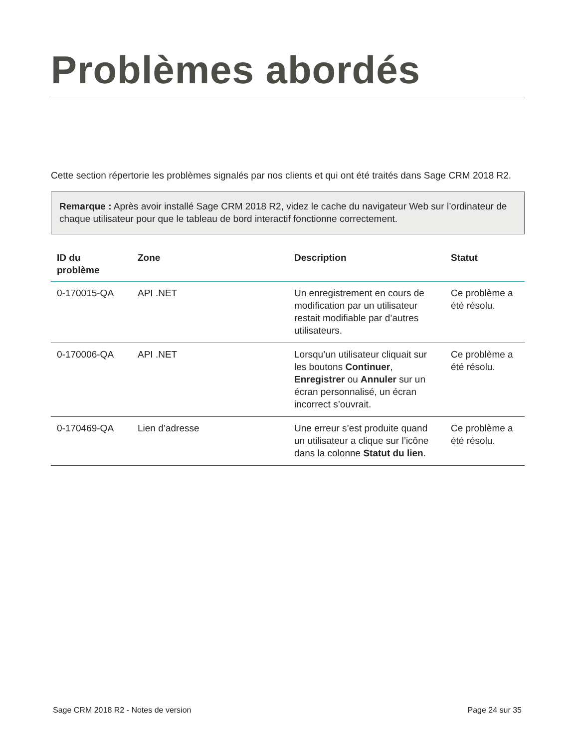Problèmes abordés
Cette section répertorie les problèmes signalés par nos clients et qui ont été traités dans Sage CRM 2018 R2.
Remarque : Après avoir installé Sage CRM 2018 R2, videz le cache du navigateur Web sur l’ordinateur de chaque utilisateur pour que le tableau de bord interactif fonctionne correctement.
| ID du problème | Zone | Description | Statut |
| --- | --- | --- | --- |
| 0-170015-QA | API .NET | Un enregistrement en cours de modification par un utilisateur restait modifiable par d’autres utilisateurs. | Ce problème a été résolu. |
| 0-170006-QA | API .NET | Lorsqu’un utilisateur cliquait sur les boutons Continuer , Enregistrer ou Annuler sur un écran personnalisé, un écran incorrect s’ouvrait. | Ce problème a été résolu. |
| 0-170469-QA | Lien d’adresse | Une erreur s’est produite quand un utilisateur a clique sur l’icône dans la colonne Statut du lien . | Ce problème a été résolu. |
Sage CRM 2018 R2 - Notes de version Page 24 sur 35